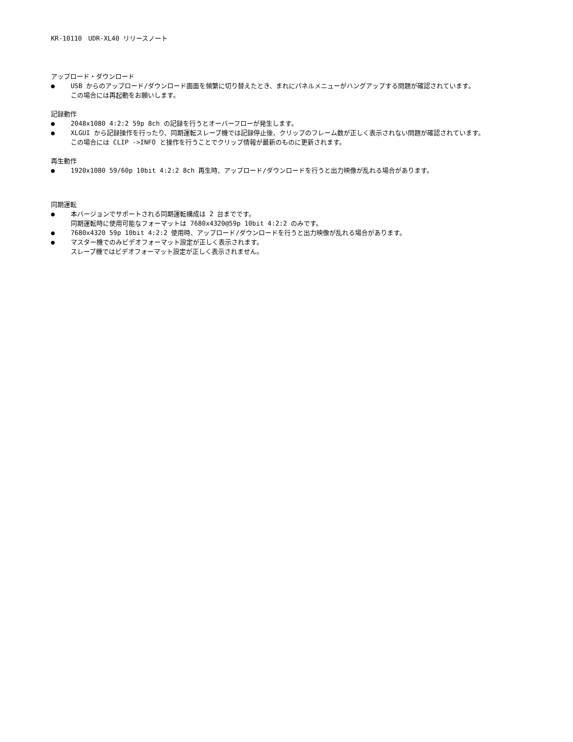KR-10110　UDR-XL40 リリースノート
アップロード・ダウンロード
● USB からのアップロード/ダウンロード画面を頻繁に切り替えたとき、まれにパネルメニューがハングアップする問題が確認されています。
この場合には再起動をお願いします。
記録動作
● 2048x1080 4:2:2 59p 8ch の記録を行うとオーバーフローが発生します。
● XLGUI から記録操作を行ったり、同期運転スレーブ機では記録停止後、クリップのフレーム数が正しく表示されない問題が確認されています。
この場合には CLIP ->INFO と操作を行うことでクリップ情報が最新のものに更新されます。
再生動作
● 1920x1080 59/60p 10bit 4:2:2 8ch 再生時、アップロード/ダウンロードを行うと出力映像が乱れる場合があります。
同期運転
● 本バージョンでサポートされる同期運転構成は 2 台までです。
同期運転時に使用可能なフォーマットは 7680x4320@59p 10bit 4:2:2 のみです。
● 7680x4320 59p 10bit 4:2:2 使用時、アップロード/ダウンロードを行うと出力映像が乱れる場合があります。
● マスター機でのみビデオフォーマット設定が正しく表示されます。
スレーブ機ではビデオフォーマット設定が正しく表示されません。